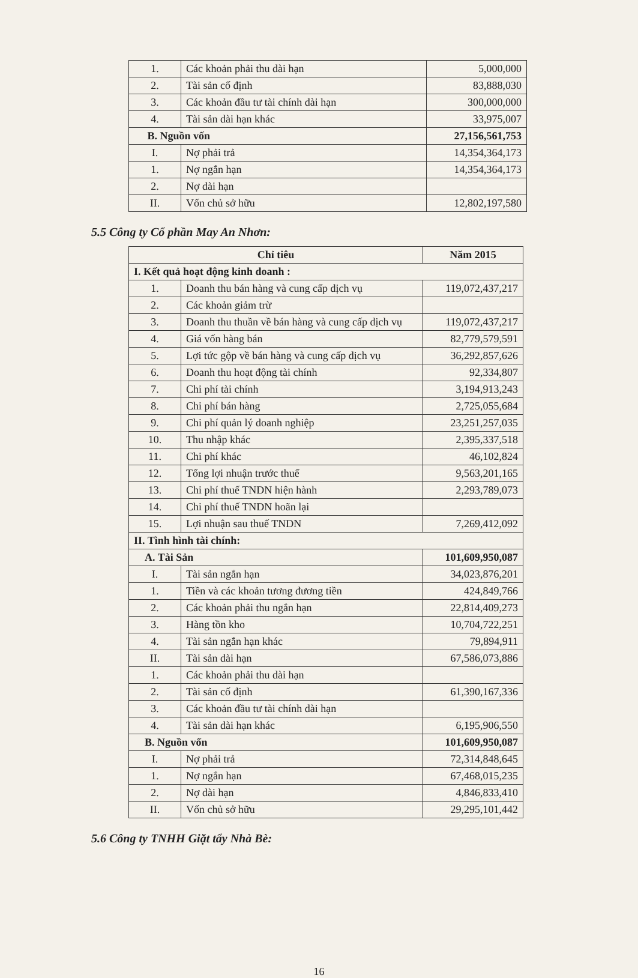| 1. | Các khoản phải thu dài hạn | 5,000,000 |
| 2. | Tài sản cố định | 83,888,030 |
| 3. | Các khoản đầu tư tài chính dài hạn | 300,000,000 |
| 4. | Tài sản dài hạn khác | 33,975,007 |
| B. Nguồn vốn | | 27,156,561,753 |
| I. | Nợ phải trả | 14,354,364,173 |
| 1. | Nợ ngắn hạn | 14,354,364,173 |
| 2. | Nợ dài hạn | |
| II. | Vốn chủ sở hữu | 12,802,197,580 |
5.5 Công ty Cổ phần May An Nhơn:
| Chỉ tiêu | | Năm 2015 |
| --- | --- | --- |
| I. Kết quả hoạt động kinh doanh : | | |
| 1. | Doanh thu bán hàng và cung cấp dịch vụ | 119,072,437,217 |
| 2. | Các khoản giảm trừ | |
| 3. | Doanh thu thuần về bán hàng và cung cấp dịch vụ | 119,072,437,217 |
| 4. | Giá vốn hàng bán | 82,779,579,591 |
| 5. | Lợi tức gộp về bán hàng và cung cấp dịch vụ | 36,292,857,626 |
| 6. | Doanh thu hoạt động tài chính | 92,334,807 |
| 7. | Chi phí tài chính | 3,194,913,243 |
| 8. | Chi phí bán hàng | 2,725,055,684 |
| 9. | Chi phí quản lý doanh nghiệp | 23,251,257,035 |
| 10. | Thu nhập khác | 2,395,337,518 |
| 11. | Chi phí khác | 46,102,824 |
| 12. | Tổng lợi nhuận trước thuế | 9,563,201,165 |
| 13. | Chi phí thuế TNDN hiện hành | 2,293,789,073 |
| 14. | Chi phí thuế TNDN hoãn lại | |
| 15. | Lợi nhuận sau thuế TNDN | 7,269,412,092 |
| II. Tình hình tài chính: | | |
| A. Tài Sản | | 101,609,950,087 |
| I. | Tài sản ngắn hạn | 34,023,876,201 |
| 1. | Tiền và các khoản tương đương tiền | 424,849,766 |
| 2. | Các khoản phải thu ngắn hạn | 22,814,409,273 |
| 3. | Hàng tồn kho | 10,704,722,251 |
| 4. | Tài sản ngắn hạn khác | 79,894,911 |
| II. | Tài sản dài hạn | 67,586,073,886 |
| 1. | Các khoản phải thu dài hạn | |
| 2. | Tài sản cố định | 61,390,167,336 |
| 3. | Các khoản đầu tư tài chính dài hạn | |
| 4. | Tài sản dài hạn khác | 6,195,906,550 |
| B. Nguồn vốn | | 101,609,950,087 |
| I. | Nợ phải trả | 72,314,848,645 |
| 1. | Nợ ngắn hạn | 67,468,015,235 |
| 2. | Nợ dài hạn | 4,846,833,410 |
| II. | Vốn chủ sở hữu | 29,295,101,442 |
5.6 Công ty TNHH Giặt tẩy Nhà Bè:
16